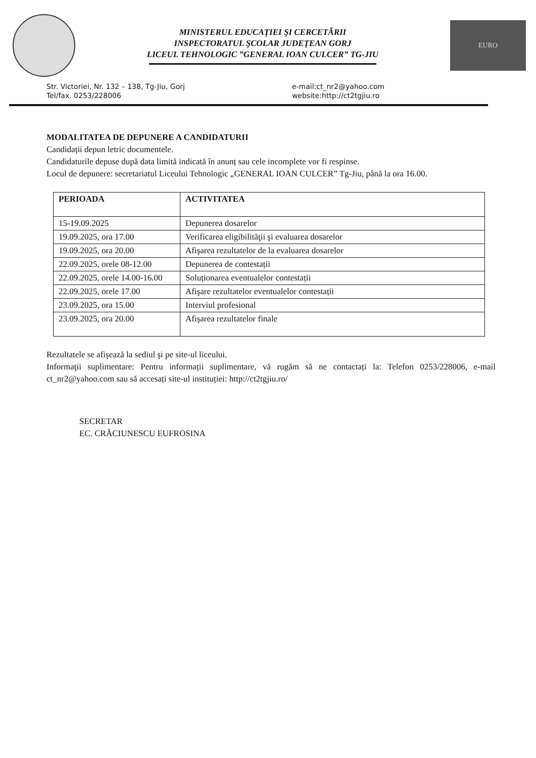MINISTERUL EDUCAŢIEI ŞI CERCETĂRII
INSPECTORATUL ŞCOLAR JUDEŢEAN GORJ
LICEUL TEHNOLOGIC ”GENERAL IOAN CULCER” TG-JIU
EURO
Str. Victoriei, Nr. 132 – 138, Tg-Jiu, Gorj
Tel/fax. 0253/228006
e-mail:ct_nr2@yahoo.com
website:http://ct2tgjiu.ro
MODALITATEA DE DEPUNERE A CANDIDATURII
Candidații depun letric documentele.
Candidaturile depuse după data limită indicată în anunț sau cele incomplete vor fi respinse.
Locul de depunere: secretariatul Liceului Tehnologic „GENERAL IOAN CULCER” Tg-Jiu, până la ora 16.00.
| PERIOADA | ACTIVITATEA |
| --- | --- |
| 15-19.09.2025 | Depunerea dosarelor |
| 19.09.2025, ora 17.00 | Verificarea eligibilităţii şi evaluarea dosarelor |
| 19.09.2025, ora 20.00 | Afişarea rezultatelor de la evaluarea dosarelor |
| 22.09.2025, orele 08-12.00 | Depunerea de contestații |
| 22.09.2025, orele 14.00-16.00 | Soluționarea eventualelor contestații |
| 22.09.2025, orele 17.00 | Afişare rezultatelor eventualelor contestații |
| 23.09.2025, ora 15.00 | Interviul profesional |
| 23.09.2025, ora 20.00 | Afişarea rezultatelor finale |
Rezultatele se afişează la sediul şi pe site-ul liceului.
Informaţii suplimentare: Pentru informații suplimentare, vă rugăm să ne contactați la: Telefon 0253/228006, e-mail ct_nr2@yahoo.com sau să accesați site-ul instituției: http://ct2tgjiu.ro/
SECRETAR
EC. CRĂCIUNESCU EUFROSINA